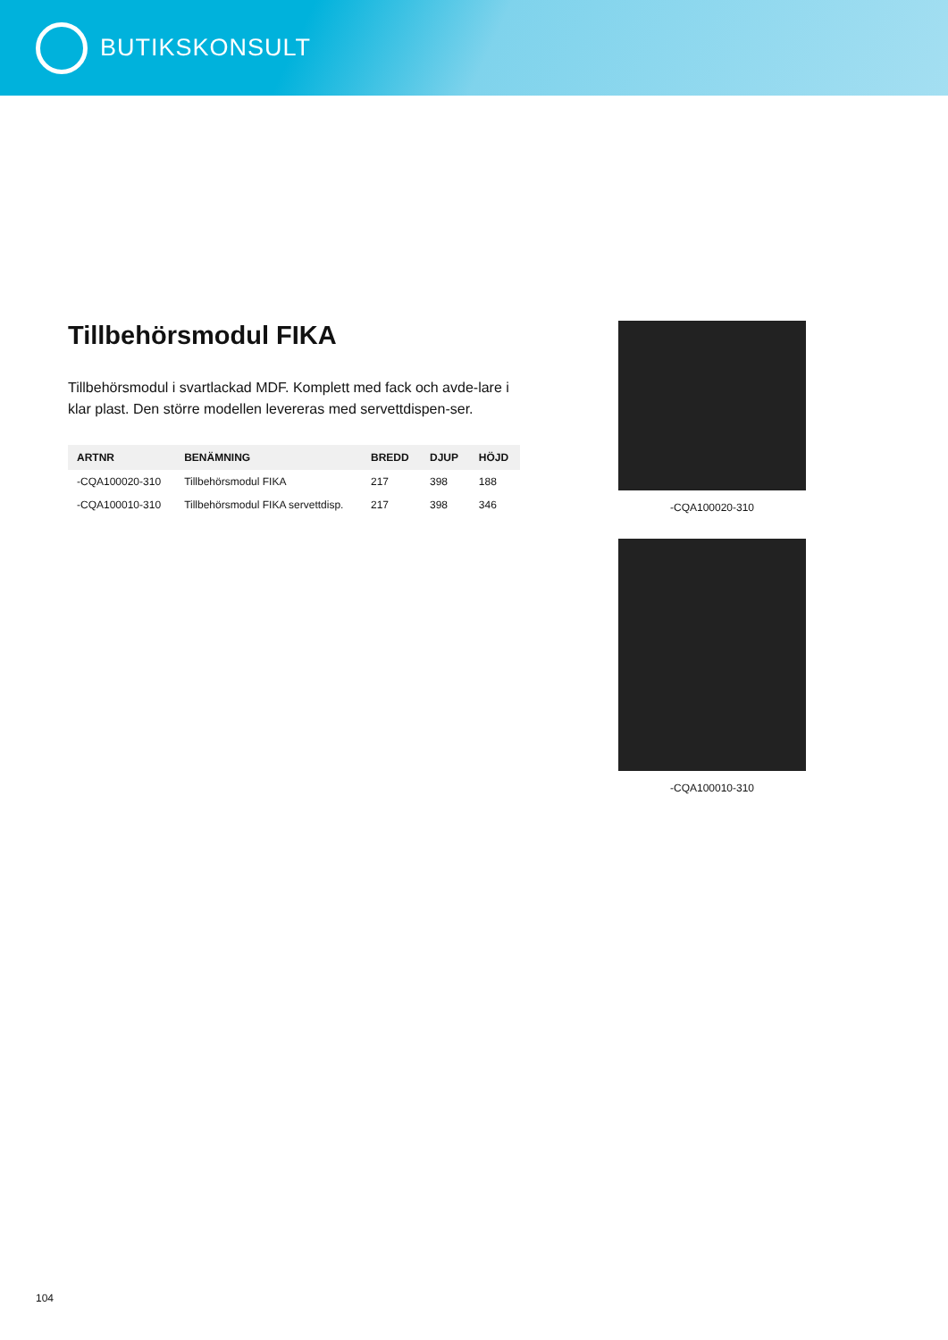BUTIKSKONSULT
Tillbehörsmodul FIKA
Tillbehörsmodul i svartlackad MDF. Komplett med fack och avde-lare i klar plast. Den större modellen levereras med servettdispen-ser.
| ARTNR | BENÄMNING | BREDD | DJUP | HÖJD |
| --- | --- | --- | --- | --- |
| -CQA100020-310 | Tillbehörsmodul FIKA | 217 | 398 | 188 |
| -CQA100010-310 | Tillbehörsmodul FIKA servettdisp. | 217 | 398 | 346 |
-CQA100020-310
-CQA100010-310
104